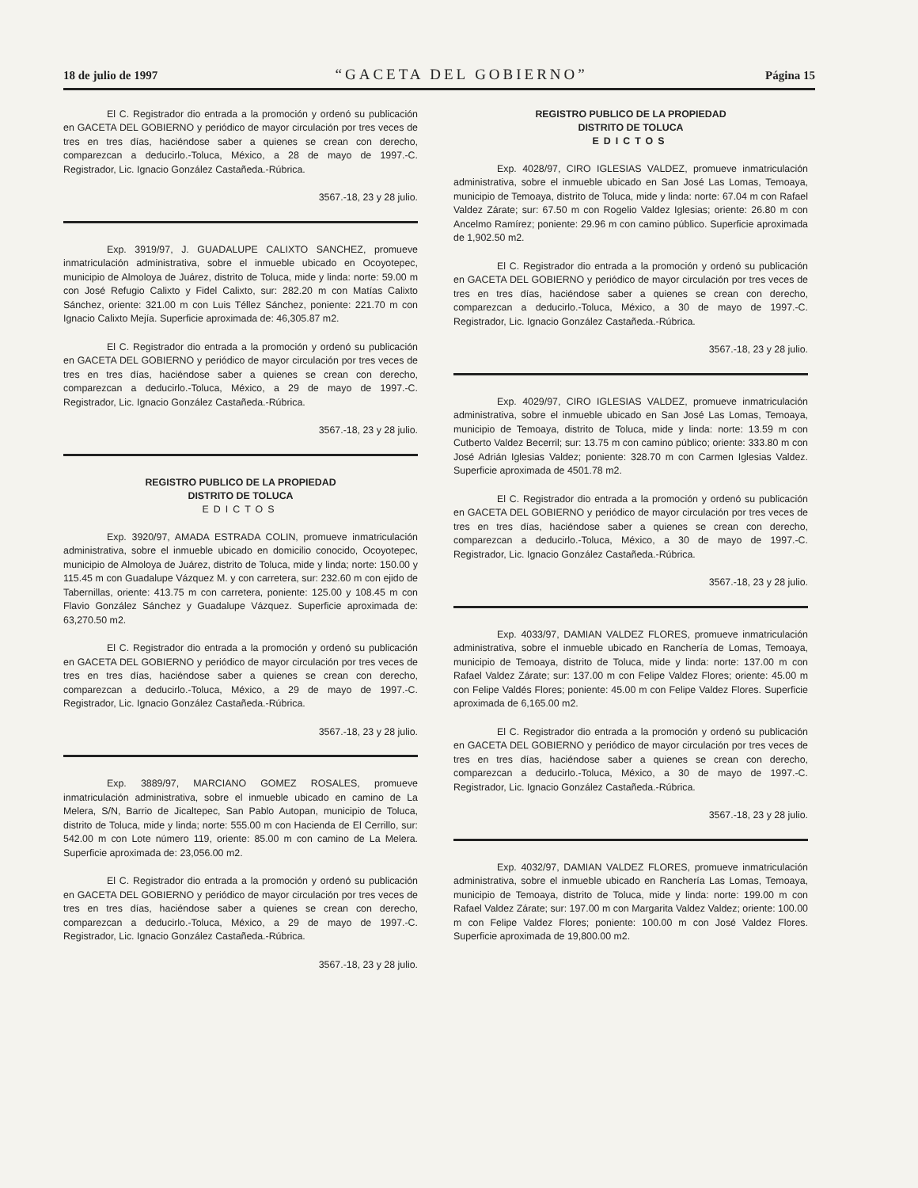18 de julio de 1997 “GACETA DEL GOBIERNO” Página 15
El C. Registrador dio entrada a la promoción y ordenó su publicación en GACETA DEL GOBIERNO y periódico de mayor circulación por tres veces de tres en tres días, haciéndose saber a quienes se crean con derecho, comparezcan a deducirlo.-Toluca, México, a 28 de mayo de 1997.-C. Registrador, Lic. Ignacio González Castañeda.-Rúbrica.
3567.-18, 23 y 28 julio.
Exp. 3919/97, J. GUADALUPE CALIXTO SANCHEZ, promueve inmatriculación administrativa, sobre el inmueble ubicado en Ocoyotepec, municipio de Almoloya de Juárez, distrito de Toluca, mide y linda: norte: 59.00 m con José Refugio Calixto y Fidel Calixto, sur: 282.20 m con Matías Calixto Sánchez, oriente: 321.00 m con Luis Téllez Sánchez, poniente: 221.70 m con Ignacio Calixto Mejía. Superficie aproximada de: 46,305.87 m2.
El C. Registrador dio entrada a la promoción y ordenó su publicación en GACETA DEL GOBIERNO y periódico de mayor circulación por tres veces de tres en tres días, haciéndose saber a quienes se crean con derecho, comparezcan a deducirlo.-Toluca, México, a 29 de mayo de 1997.-C. Registrador, Lic. Ignacio González Castañeda.-Rúbrica.
3567.-18, 23 y 28 julio.
REGISTRO PUBLICO DE LA PROPIEDAD
DISTRITO DE TOLUCA
EDICTOS
Exp. 3920/97, AMADA ESTRADA COLIN, promueve inmatriculación administrativa, sobre el inmueble ubicado en domicilio conocido, Ocoyotepec, municipio de Almoloya de Juárez, distrito de Toluca, mide y linda; norte: 150.00 y 115.45 m con Guadalupe Vázquez M. y con carretera, sur: 232.60 m con ejido de Tabernillas, oriente: 413.75 m con carretera, poniente: 125.00 y 108.45 m con Flavio González Sánchez y Guadalupe Vázquez. Superficie aproximada de: 63,270.50 m2.
El C. Registrador dio entrada a la promoción y ordenó su publicación en GACETA DEL GOBIERNO y periódico de mayor circulación por tres veces de tres en tres días, haciéndose saber a quienes se crean con derecho, comparezcan a deducirlo.-Toluca, México, a 29 de mayo de 1997.-C. Registrador, Lic. Ignacio González Castañeda.-Rúbrica.
3567.-18, 23 y 28 julio.
Exp. 3889/97, MARCIANO GOMEZ ROSALES, promueve inmatriculación administrativa, sobre el inmueble ubicado en camino de La Melera, S/N, Barrio de Jicaltepec, San Pablo Autopan, municipio de Toluca, distrito de Toluca, mide y linda; norte: 555.00 m con Hacienda de El Cerrillo, sur: 542.00 m con Lote número 119, oriente: 85.00 m con camino de La Melera. Superficie aproximada de: 23,056.00 m2.
El C. Registrador dio entrada a la promoción y ordenó su publicación en GACETA DEL GOBIERNO y periódico de mayor circulación por tres veces de tres en tres días, haciéndose saber a quienes se crean con derecho, comparezcan a deducirlo.-Toluca, México, a 29 de mayo de 1997.-C. Registrador, Lic. Ignacio González Castañeda.-Rúbrica.
3567.-18, 23 y 28 julio.
REGISTRO PUBLICO DE LA PROPIEDAD
DISTRITO DE TOLUCA
EDICTOS
Exp. 4028/97, CIRO IGLESIAS VALDEZ, promueve inmatriculación administrativa, sobre el inmueble ubicado en San José Las Lomas, Temoaya, municipio de Temoaya, distrito de Toluca, mide y linda: norte: 67.04 m con Rafael Valdez Zárate; sur: 67.50 m con Rogelio Valdez Iglesias; oriente: 26.80 m con Ancelmo Ramírez; poniente: 29.96 m con camino público. Superficie aproximada de 1,902.50 m2.
El C. Registrador dio entrada a la promoción y ordenó su publicación en GACETA DEL GOBIERNO y periódico de mayor circulación por tres veces de tres en tres días, haciéndose saber a quienes se crean con derecho, comparezcan a deducirlo.-Toluca, México, a 30 de mayo de 1997.-C. Registrador, Lic. Ignacio González Castañeda.-Rúbrica.
3567.-18, 23 y 28 julio.
Exp. 4029/97, CIRO IGLESIAS VALDEZ, promueve inmatriculación administrativa, sobre el inmueble ubicado en San José Las Lomas, Temoaya, municipio de Temoaya, distrito de Toluca, mide y linda: norte: 13.59 m con Cutberto Valdez Becerril; sur: 13.75 m con camino público; oriente: 333.80 m con José Adrián Iglesias Valdez; poniente: 328.70 m con Carmen Iglesias Valdez. Superficie aproximada de 4501.78 m2.
El C. Registrador dio entrada a la promoción y ordenó su publicación en GACETA DEL GOBIERNO y periódico de mayor circulación por tres veces de tres en tres días, haciéndose saber a quienes se crean con derecho, comparezcan a deducirlo.-Toluca, México, a 30 de mayo de 1997.-C. Registrador, Lic. Ignacio González Castañeda.-Rúbrica.
3567.-18, 23 y 28 julio.
Exp. 4033/97, DAMIAN VALDEZ FLORES, promueve inmatriculación administrativa, sobre el inmueble ubicado en Ranchería de Lomas, Temoaya, municipio de Temoaya, distrito de Toluca, mide y linda: norte: 137.00 m con Rafael Valdez Zárate; sur: 137.00 m con Felipe Valdez Flores; oriente: 45.00 m con Felipe Valdés Flores; poniente: 45.00 m con Felipe Valdez Flores. Superficie aproximada de 6,165.00 m2.
El C. Registrador dio entrada a la promoción y ordenó su publicación en GACETA DEL GOBIERNO y periódico de mayor circulación por tres veces de tres en tres días, haciéndose saber a quienes se crean con derecho, comparezcan a deducirlo.-Toluca, México, a 30 de mayo de 1997.-C. Registrador, Lic. Ignacio González Castañeda.-Rúbrica.
3567.-18, 23 y 28 julio.
Exp. 4032/97, DAMIAN VALDEZ FLORES, promueve inmatriculación administrativa, sobre el inmueble ubicado en Ranchería Las Lomas, Temoaya, municipio de Temoaya, distrito de Toluca, mide y linda: norte: 199.00 m con Rafael Valdez Zárate; sur: 197.00 m con Margarita Valdez Valdez; oriente: 100.00 m con Felipe Valdez Flores; poniente: 100.00 m con José Valdez Flores. Superficie aproximada de 19,800.00 m2.